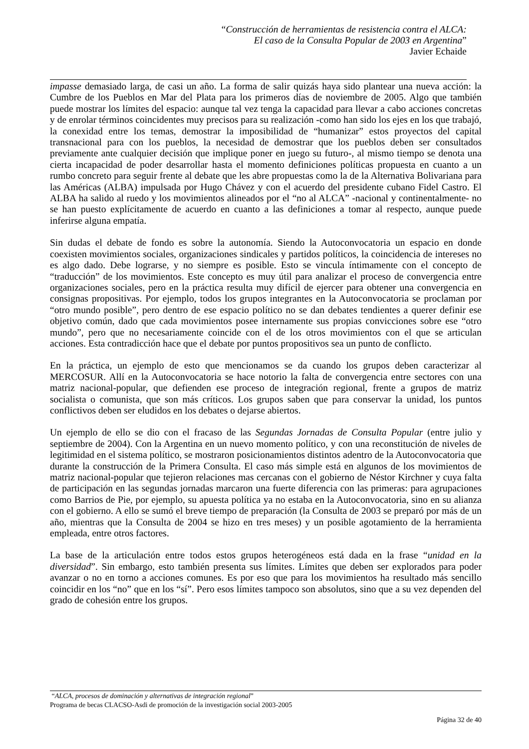“Construcción de herramientas de resistencia contra el ALCA:
El caso de la Consulta Popular de 2003 en Argentina”
Javier Echaide
impasse demasiado larga, de casi un año. La forma de salir quizás haya sido plantear una nueva acción: la Cumbre de los Pueblos en Mar del Plata para los primeros días de noviembre de 2005. Algo que también puede mostrar los límites del espacio: aunque tal vez tenga la capacidad para llevar a cabo acciones concretas y de enrolar términos coincidentes muy precisos para su realización -como han sido los ejes en los que trabajó, la conexidad entre los temas, demostrar la imposibilidad de “humanizar” estos proyectos del capital transnacional para con los pueblos, la necesidad de demostrar que los pueblos deben ser consultados previamente ante cualquier decisión que implique poner en juego su futuro-, al mismo tiempo se denota una cierta incapacidad de poder desarrollar hasta el momento definiciones políticas propuesta en cuanto a un rumbo concreto para seguir frente al debate que les abre propuestas como la de la Alternativa Bolivariana para las Américas (ALBA) impulsada por Hugo Chávez y con el acuerdo del presidente cubano Fidel Castro. El ALBA ha salido al ruedo y los movimientos alineados por el “no al ALCA” -nacional y continentalmente- no se han puesto explícitamente de acuerdo en cuanto a las definiciones a tomar al respecto, aunque puede inferirse alguna empatía.
Sin dudas el debate de fondo es sobre la autonomía. Siendo la Autoconvocatoria un espacio en donde coexisten movimientos sociales, organizaciones sindicales y partidos políticos, la coincidencia de intereses no es algo dado. Debe lograrse, y no siempre es posible. Esto se vincula íntimamente con el concepto de “traducción” de los movimientos. Este concepto es muy útil para analizar el proceso de convergencia entre organizaciones sociales, pero en la práctica resulta muy difícil de ejercer para obtener una convergencia en consignas propositivas. Por ejemplo, todos los grupos integrantes en la Autoconvocatoria se proclaman por “otro mundo posible”, pero dentro de ese espacio político no se dan debates tendientes a querer definir ese objetivo común, dado que cada movimientos posee internamente sus propias convicciones sobre ese “otro mundo”, pero que no necesariamente coincide con el de los otros movimientos con el que se articulan acciones. Esta contradicción hace que el debate por puntos propositivos sea un punto de conflicto.
En la práctica, un ejemplo de esto que mencionamos se da cuando los grupos deben caracterizar al MERCOSUR. Allí en la Autoconvocatoria se hace notorio la falta de convergencia entre sectores con una matriz nacional-popular, que defienden ese proceso de integración regional, frente a grupos de matriz socialista o comunista, que son más críticos. Los grupos saben que para conservar la unidad, los puntos conflictivos deben ser eludidos en los debates o dejarse abiertos.
Un ejemplo de ello se dio con el fracaso de las Segundas Jornadas de Consulta Popular (entre julio y septiembre de 2004). Con la Argentina en un nuevo momento político, y con una reconstitución de niveles de legitimidad en el sistema político, se mostraron posicionamientos distintos adentro de la Autoconvocatoria que durante la construcción de la Primera Consulta. El caso más simple está en algunos de los movimientos de matriz nacional-popular que tejieron relaciones mas cercanas con el gobierno de Néstor Kirchner y cuya falta de participación en las segundas jornadas marcaron una fuerte diferencia con las primeras: para agrupaciones como Barrios de Pie, por ejemplo, su apuesta política ya no estaba en la Autoconvocatoria, sino en su alianza con el gobierno. A ello se sumó el breve tiempo de preparación (la Consulta de 2003 se preparó por más de un año, mientras que la Consulta de 2004 se hizo en tres meses) y un posible agotamiento de la herramienta empleada, entre otros factores.
La base de la articulación entre todos estos grupos heterogéneos está dada en la frase “unidad en la diversidad”. Sin embargo, esto también presenta sus límites. Límites que deben ser explorados para poder avanzar o no en torno a acciones comunes. Es por eso que para los movimientos ha resultado más sencillo coincidir en los “no” que en los “sí”. Pero esos límites tampoco son absolutos, sino que a su vez dependen del grado de cohesión entre los grupos.
“ALCA, procesos de dominación y alternativas de integración regional”
Programa de becas CLACSO-Asdi de promoción de la investigación social 2003-2005
Página 32 de 40